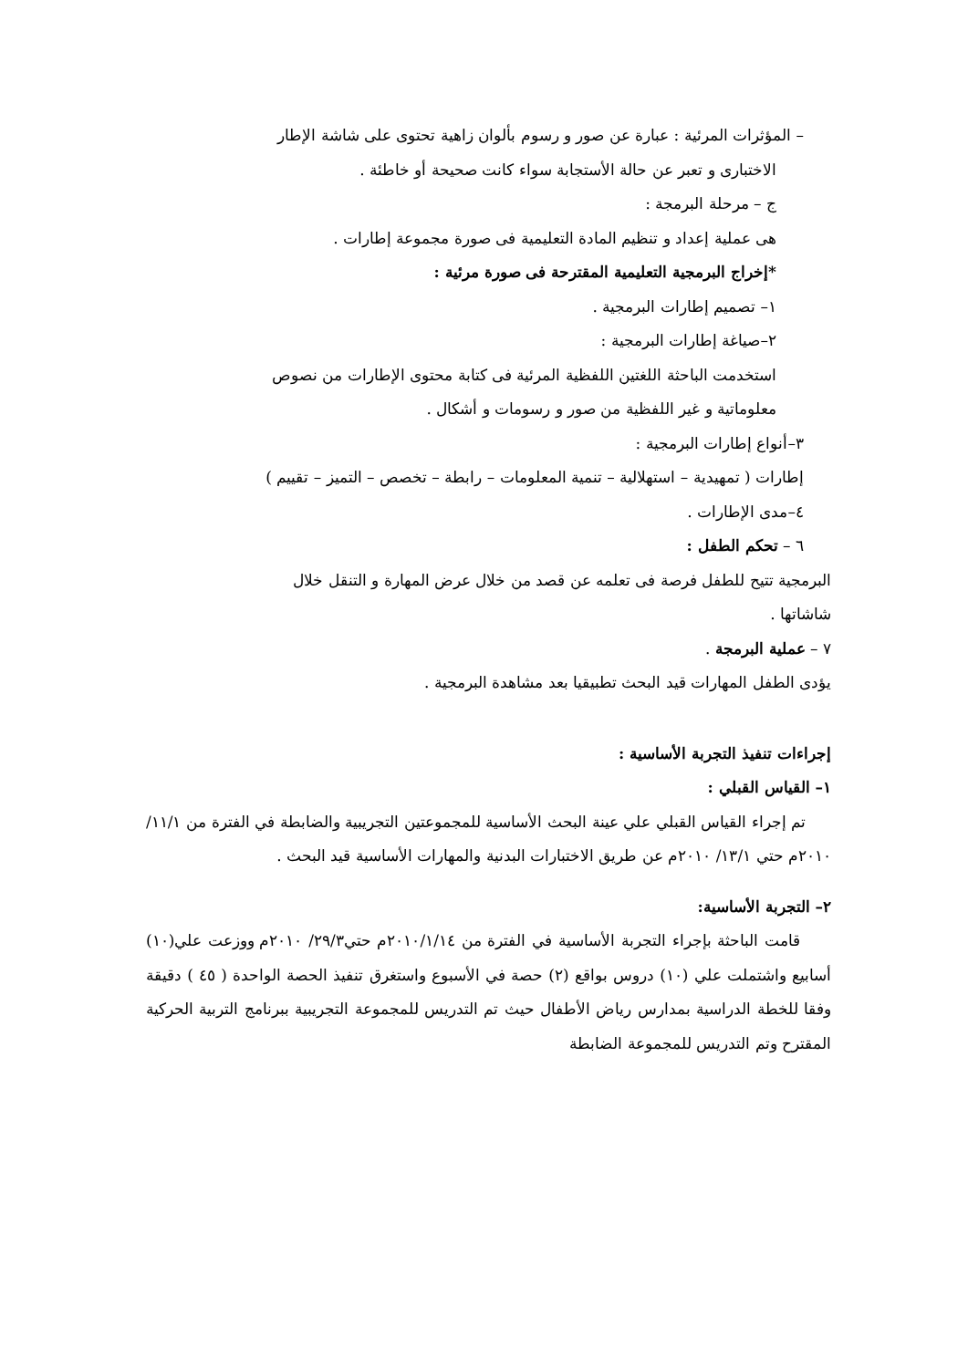– المؤثرات المرئية : عبارة عن صور و رسوم بألوان زاهية تحتوى على شاشة الإطار
الاختبارى و تعبر عن حالة الأستجابة سواء كانت صحيحة أو خاطئة .
ج – مرحلة البرمجة :
هى عملية إعداد و تنظيم المادة التعليمية فى صورة مجموعة إطارات .
*إخراج البرمجية التعليمية المقترحة فى صورة مرئية :
١– تصميم إطارات البرمجية .
٢–صياغة إطارات البرمجية :
استخدمت الباحثة اللغتين اللفظية المرئية فى كتابة محتوى الإطارات من نصوص
معلوماتية و غير اللفظية من صور و رسومات و أشكال .
٣–أنواع إطارات البرمجية :
إطارات ( تمهيدية – استهلالية – تنمية المعلومات – رابطة – تخصص – التميز – تقييم )
٤–مدى الإطارات .
٦ – تحكم الطفل :
البرمجية تتيح للطفل فرصة فى تعلمه عن قصد من خلال عرض المهارة و التنقل خلال
شاشاتها .
٧ – عملية البرمجة .
يؤدى الطفل المهارات قيد البحث تطبيقيا بعد مشاهدة البرمجية .
إجراءات تنفيذ التجربة الأساسية :
١– القياس القبلي :
تم إجراء القياس القبلي علي عينة البحث الأساسية للمجموعتين التجريبية والضابطة في الفترة من ١١/١/ ٢٠١٠م حتي ١٣/١/ ٢٠١٠م عن طريق الاختبارات البدنية والمهارات الأساسية قيد البحث .
٢– التجربة الأساسية:
قامت الباحثة بإجراء التجربة الأساسية في الفترة من ٢٠١٠/١/١٤م حتي٢٩/٣/ ٢٠١٠م ووزعت علي(١٠) أسابيع واشتملت علي (١٠) دروس بواقع (٢) حصة في الأسبوع واستغرق تنفيذ الحصة الواحدة ( ٤٥ ) دقيقة وفقا للخطة الدراسية بمدارس رياض الأطفال حيث تم التدريس للمجموعة التجريبية ببرنامج التربية الحركية المقترح وتم التدريس للمجموعة الضابطة